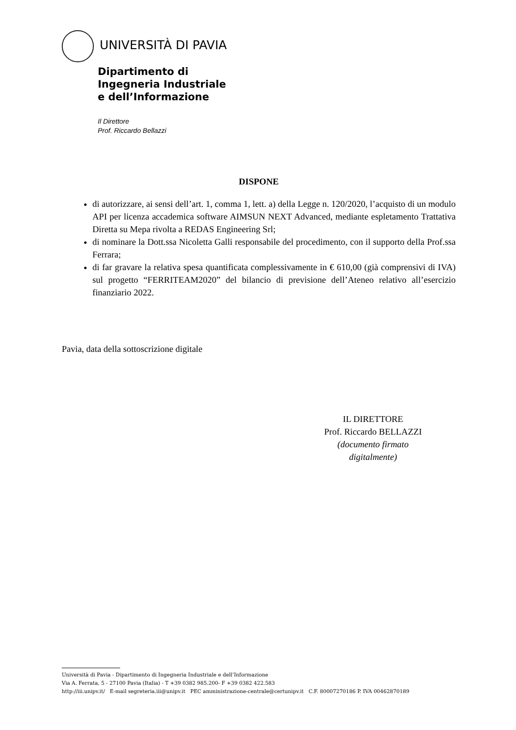UNIVERSITÀ DI PAVIA
Dipartimento di
Ingegneria Industriale
e dell’Informazione
Il Direttore
Prof. Riccardo Bellazzi
DISPONE
di autorizzare, ai sensi dell’art. 1, comma 1, lett. a) della Legge n. 120/2020, l’acquisto di un modulo API per licenza accademica software AIMSUN NEXT Advanced, mediante espletamento Trattativa Diretta su Mepa rivolta a REDAS Engineering Srl;
di nominare la Dott.ssa Nicoletta Galli responsabile del procedimento, con il supporto della Prof.ssa Ferrara;
di far gravare la relativa spesa quantificata complessivamente in € 610,00 (già comprensivi di IVA) sul progetto “FERRITEAM2020” del bilancio di previsione dell’Ateneo relativo all’esercizio finanziario 2022.
Pavia, data della sottoscrizione digitale
IL DIRETTORE
Prof. Riccardo BELLAZZI
(documento firmato digitalmente)
Università di Pavia - Dipartimento di Ingegneria Industriale e dell’Informazione
Via A. Ferrata, 5 - 27100 Pavia (Italia) - T +39 0382 985.200- F +39 0382 422.583
http://iii.unipv.it/ E-mail segreteria.iii@unipv.it PEC amministrazione-centrale@certunipv.it C.F. 80007270186 P. IVA 00462870189